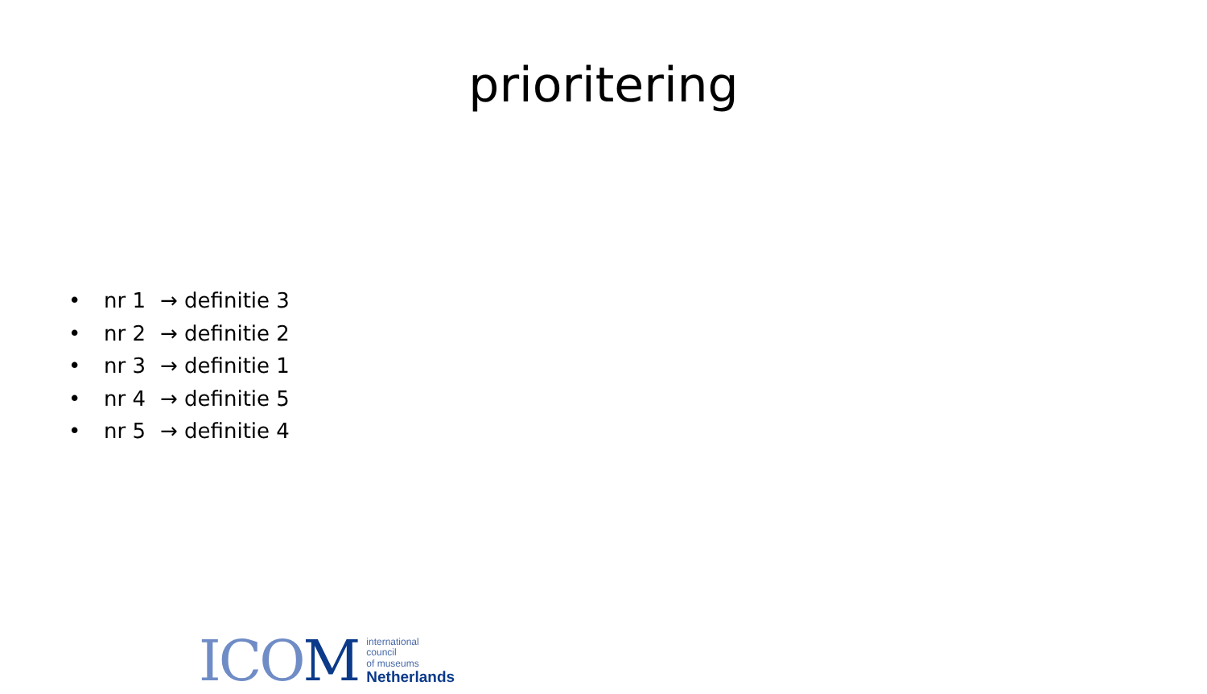prioritering
• nr 1 → definitie 3
• nr 2 → definitie 2
• nr 3 → definitie 1
• nr 4 → definitie 5
• nr 5 → definitie 4
ICOM
international
council
of museums
Netherlands